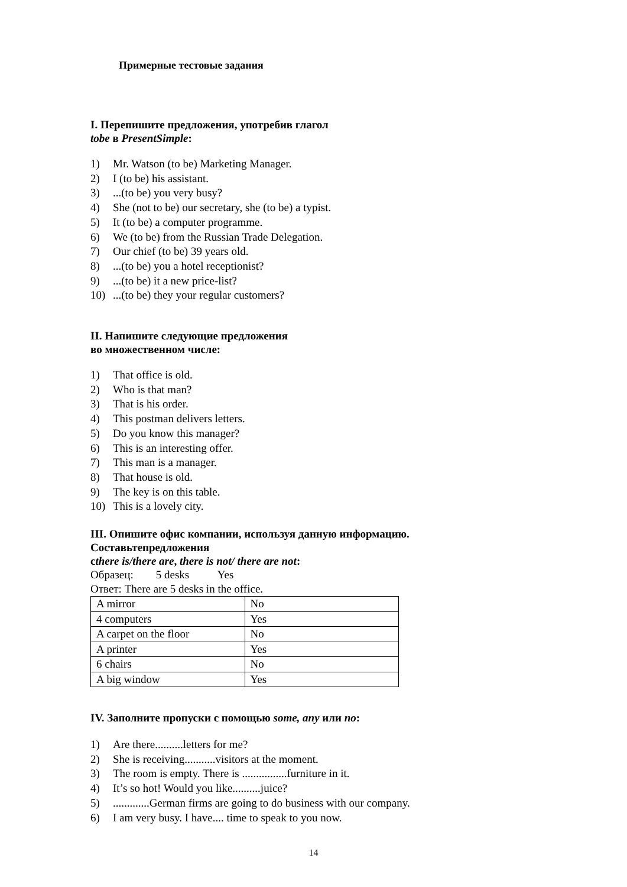Примерные тестовые задания
I. Перепишите предложения, употребив глагол
tobe в PresentSimple:
1) Mr. Watson (to be) Marketing Manager.
2) I (to be) his assistant.
3)...(to be) you very busy?
4) She (not to be) our secretary, she (to be) a typist.
5) It (to be) a computer programme.
6) We (to be) from the Russian Trade Delegation.
7) Our chief (to be) 39 years old.
8)...(to be) you a hotel receptionist?
9)...(to be) it a new price-list?
10)...(to be) they your regular customers?
II. Напишите следующие предложения
во множественном числе:
1) That office is old.
2) Who is that man?
3) That is his order.
4) This postman delivers letters.
5) Do you know this manager?
6) This is an interesting offer.
7) This man is a manager.
8) That house is old.
9) The key is on this table.
10) This is a lovely city.
III. Опишите офис компании, используя данную информацию.
Составьтепредложения
сthere is/there are, there is not/ there are not:
Образец: 5 desks Yes
Ответ: There are 5 desks in the office.
| A mirror | No |
| 4 computers | Yes |
| A carpet on the floor | No |
| A printer | Yes |
| 6 chairs | No |
| A big window | Yes |
IV. Заполните пропуски с помощью some, any или no:
1) Are there..........letters for me?
2) She is receiving...........visitors at the moment.
3) The room is empty. There is ................furniture in it.
4) It’s so hot! Would you like..........juice?
5).............German firms are going to do business with our company.
6) I am very busy. I have.... time to speak to you now.
14